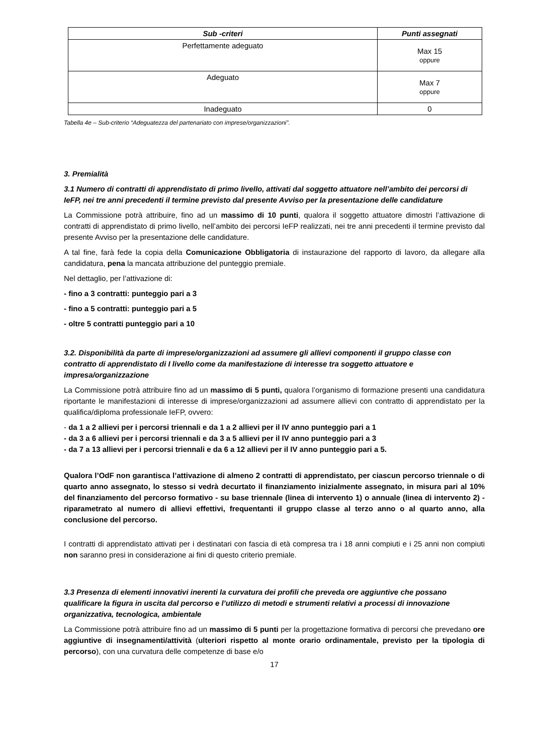| Sub -criteri | Punti assegnati |
| --- | --- |
| Perfettamente adeguato | Max 15 oppure |
| Adeguato | Max 7 oppure |
| Inadeguato | 0 |
Tabella 4e – Sub-criterio “Adeguatezza del partenariato con imprese/organizzazioni”.
3. Premialità
3.1 Numero di contratti di apprendistato di primo livello, attivati dal soggetto attuatore nell’ambito dei percorsi di IeFP, nei tre anni precedenti il termine previsto dal presente Avviso per la presentazione delle candidature
La Commissione potrà attribuire, fino ad un massimo di 10 punti, qualora il soggetto attuatore dimostri l’attivazione di contratti di apprendistato di primo livello, nell’ambito dei percorsi IeFP realizzati, nei tre anni precedenti il termine previsto dal presente Avviso per la presentazione delle candidature.
A tal fine, farà fede la copia della Comunicazione Obbligatoria di instaurazione del rapporto di lavoro, da allegare alla candidatura, pena la mancata attribuzione del punteggio premiale.
Nel dettaglio, per l’attivazione di:
- fino a 3 contratti: punteggio pari a 3
- fino a 5 contratti: punteggio pari a 5
- oltre 5 contratti punteggio pari a 10
3.2. Disponibilità da parte di imprese/organizzazioni ad assumere gli allievi componenti il gruppo classe con contratto di apprendistato di I livello come da manifestazione di interesse tra soggetto attuatore e impresa/organizzazione
La Commissione potrà attribuire fino ad un massimo di 5 punti, qualora l’organismo di formazione presenti una candidatura riportante le manifestazioni di interesse di imprese/organizzazioni ad assumere allievi con contratto di apprendistato per la qualifica/diploma professionale IeFP, ovvero:
- da 1 a 2 allievi per i percorsi triennali e da 1 a 2 allievi per il IV anno punteggio pari a 1
- da 3 a 6 allievi per i percorsi triennali e da 3 a 5 allievi per il IV anno punteggio pari a 3
- da 7 a 13 allievi per i percorsi triennali e da 6 a 12 allievi per il IV anno punteggio pari a 5.
Qualora l’OdF non garantisca l’attivazione di almeno 2 contratti di apprendistato, per ciascun percorso triennale o di quarto anno assegnato, lo stesso si vedrà decurtato il finanziamento inizialmente assegnato, in misura pari al 10% del finanziamento del percorso formativo - su base triennale (linea di intervento 1) o annuale (linea di intervento 2) - riparametrato al numero di allievi effettivi, frequentanti il gruppo classe al terzo anno o al quarto anno, alla conclusione del percorso.
I contratti di apprendistato attivati per i destinatari con fascia di età compresa tra i 18 anni compiuti e i 25 anni non compiuti non saranno presi in considerazione ai fini di questo criterio premiale.
3.3 Presenza di elementi innovativi inerenti la curvatura dei profili che preveda ore aggiuntive che possano qualificare la figura in uscita dal percorso e l’utilizzo di metodi e strumenti relativi a processi di innovazione organizzativa, tecnologica, ambientale
La Commissione potrà attribuire fino ad un massimo di 5 punti per la progettazione formativa di percorsi che prevedano ore aggiuntive di insegnamenti/attività (ulteriori rispetto al monte orario ordinamentale, previsto per la tipologia di percorso), con una curvatura delle competenze di base e/o
17